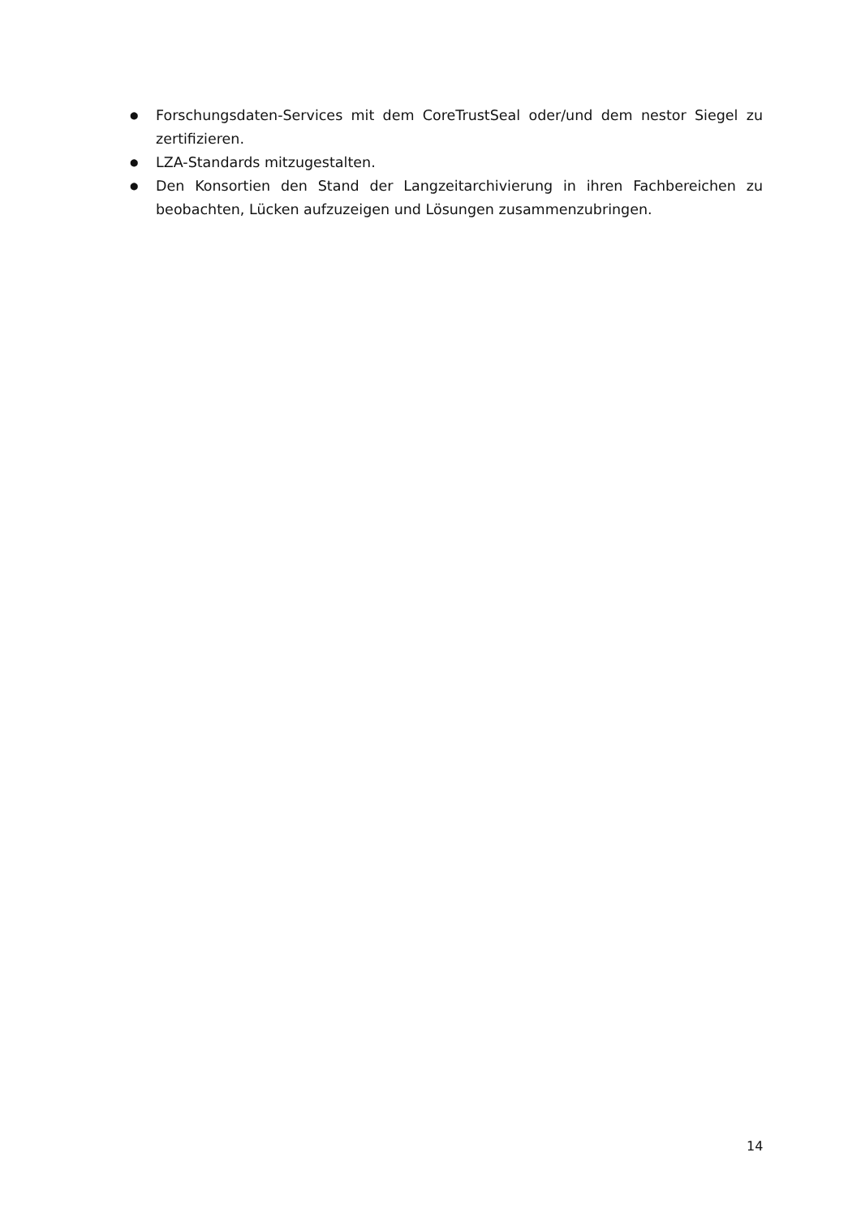● Forschungsdaten-Services mit dem CoreTrustSeal oder/und dem nestor Siegel zu zertifizieren.
● LZA-Standards mitzugestalten.
● Den Konsortien den Stand der Langzeitarchivierung in ihren Fachbereichen zu beobachten, Lücken aufzuzeigen und Lösungen zusammenzubringen.
14